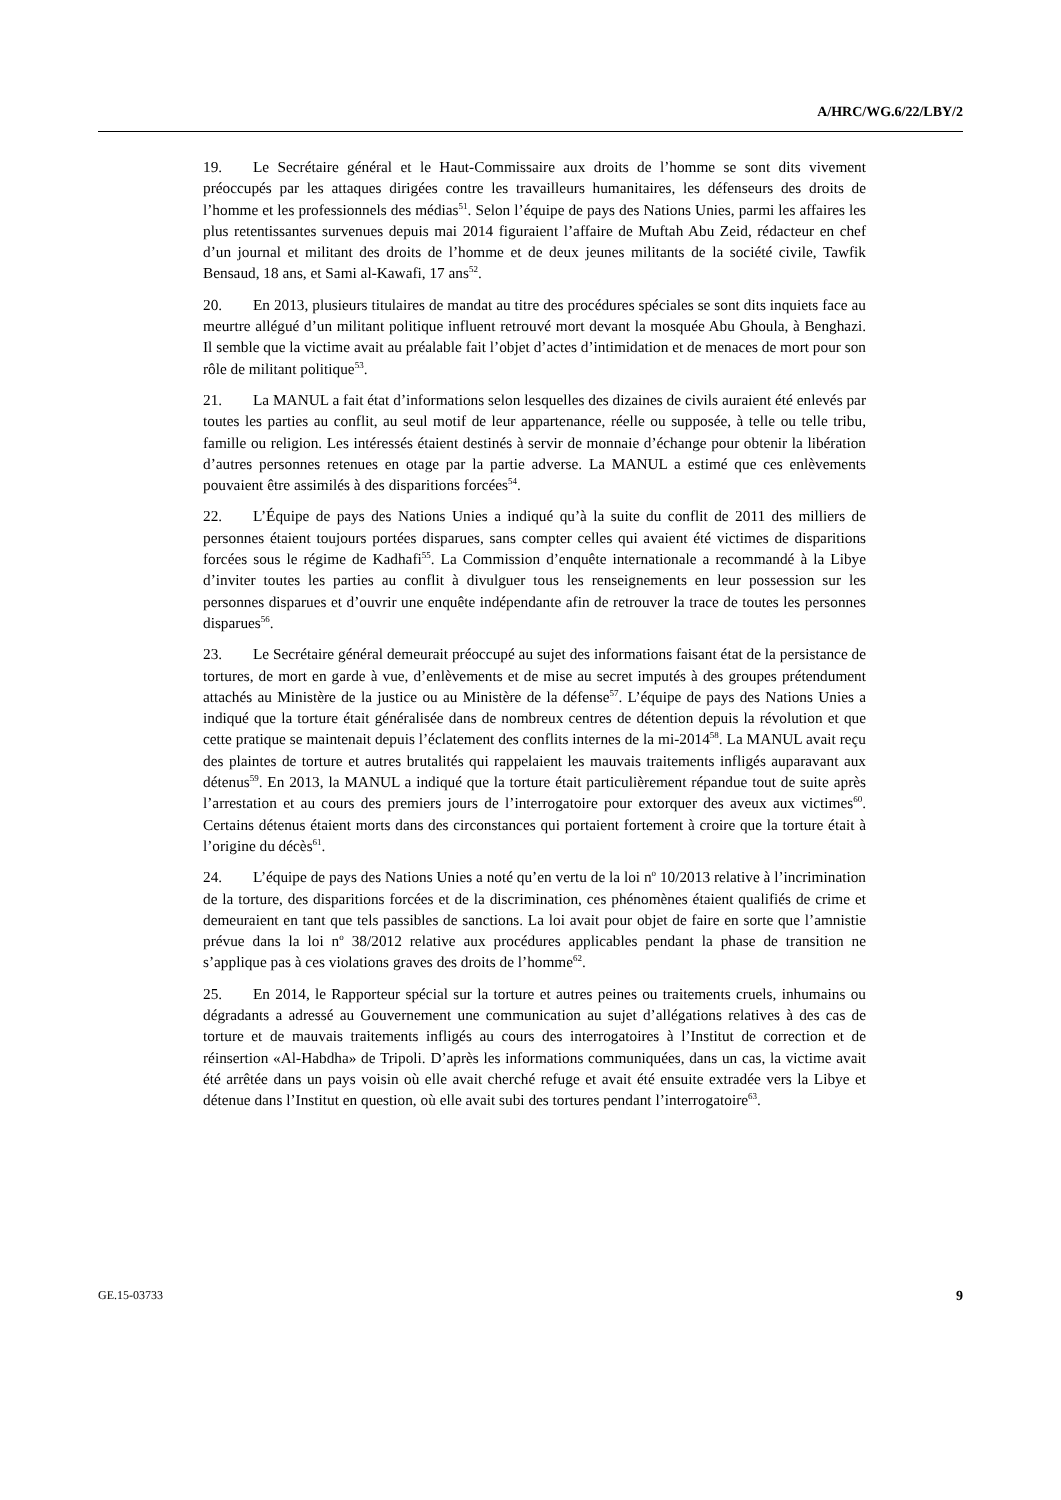A/HRC/WG.6/22/LBY/2
19. Le Secrétaire général et le Haut-Commissaire aux droits de l’homme se sont dits vivement préoccupés par les attaques dirigées contre les travailleurs humanitaires, les défenseurs des droits de l’homme et les professionnels des médias<sup>51</sup>. Selon l’équipe de pays des Nations Unies, parmi les affaires les plus retentissantes survenues depuis mai 2014 figuraient l’affaire de Muftah Abu Zeid, rédacteur en chef d’un journal et militant des droits de l’homme et de deux jeunes militants de la société civile, Tawfik Bensaud, 18 ans, et Sami al-Kawafi, 17 ans<sup>52</sup>.
20. En 2013, plusieurs titulaires de mandat au titre des procédures spéciales se sont dits inquiets face au meurtre allégué d’un militant politique influent retrouvé mort devant la mosquée Abu Ghoula, à Benghazi. Il semble que la victime avait au préalable fait l’objet d’actes d’intimidation et de menaces de mort pour son rôle de militant politique<sup>53</sup>.
21. La MANUL a fait état d’informations selon lesquelles des dizaines de civils auraient été enlevés par toutes les parties au conflit, au seul motif de leur appartenance, réelle ou supposée, à telle ou telle tribu, famille ou religion. Les intéressés étaient destinés à servir de monnaie d’échange pour obtenir la libération d’autres personnes retenues en otage par la partie adverse. La MANUL a estimé que ces enlèvements pouvaient être assimilés à des disparitions forcées<sup>54</sup>.
22. L’Équipe de pays des Nations Unies a indiqué qu’à la suite du conflit de 2011 des milliers de personnes étaient toujours portées disparues, sans compter celles qui avaient été victimes de disparitions forcées sous le régime de Kadhafi<sup>55</sup>. La Commission d’enquête internationale a recommandé à la Libye d’inviter toutes les parties au conflit à divulguer tous les renseignements en leur possession sur les personnes disparues et d’ouvrir une enquête indépendante afin de retrouver la trace de toutes les personnes disparues<sup>56</sup>.
23. Le Secrétaire général demeurait préoccupé au sujet des informations faisant état de la persistance de tortures, de mort en garde à vue, d’enlèvements et de mise au secret imputés à des groupes prétendument attachés au Ministère de la justice ou au Ministère de la défense<sup>57</sup>. L’équipe de pays des Nations Unies a indiqué que la torture était généralisée dans de nombreux centres de détention depuis la révolution et que cette pratique se maintenait depuis l’éclatement des conflits internes de la mi-2014<sup>58</sup>. La MANUL avait reçu des plaintes de torture et autres brutalités qui rappelaient les mauvais traitements infligés auparavant aux détenus<sup>59</sup>. En 2013, la MANUL a indiqué que la torture était particulièrement répandue tout de suite après l’arrestation et au cours des premiers jours de l’interrogatoire pour extorquer des aveux aux victimes<sup>60</sup>. Certains détenus étaient morts dans des circonstances qui portaient fortement à croire que la torture était à l’origine du décès<sup>61</sup>.
24. L’équipe de pays des Nations Unies a noté qu’en vertu de la loi n<sup>o</sup> 10/2013 relative à l’incrimination de la torture, des disparitions forcées et de la discrimination, ces phénomènes étaient qualifiés de crime et demeuraient en tant que tels passibles de sanctions. La loi avait pour objet de faire en sorte que l’amnistie prévue dans la loi n<sup>o</sup> 38/2012 relative aux procédures applicables pendant la phase de transition ne s’applique pas à ces violations graves des droits de l’homme<sup>62</sup>.
25. En 2014, le Rapporteur spécial sur la torture et autres peines ou traitements cruels, inhumains ou dégradants a adressé au Gouvernement une communication au sujet d’allégations relatives à des cas de torture et de mauvais traitements infligés au cours des interrogatoires à l’Institut de correction et de réinsertion «Al-Habdha» de Tripoli. D’après les informations communiquées, dans un cas, la victime avait été arrêtée dans un pays voisin où elle avait cherché refuge et avait été ensuite extradée vers la Libye et détenue dans l’Institut en question, où elle avait subi des tortures pendant l’interrogatoire<sup>63</sup>.
GE.15-03733 9